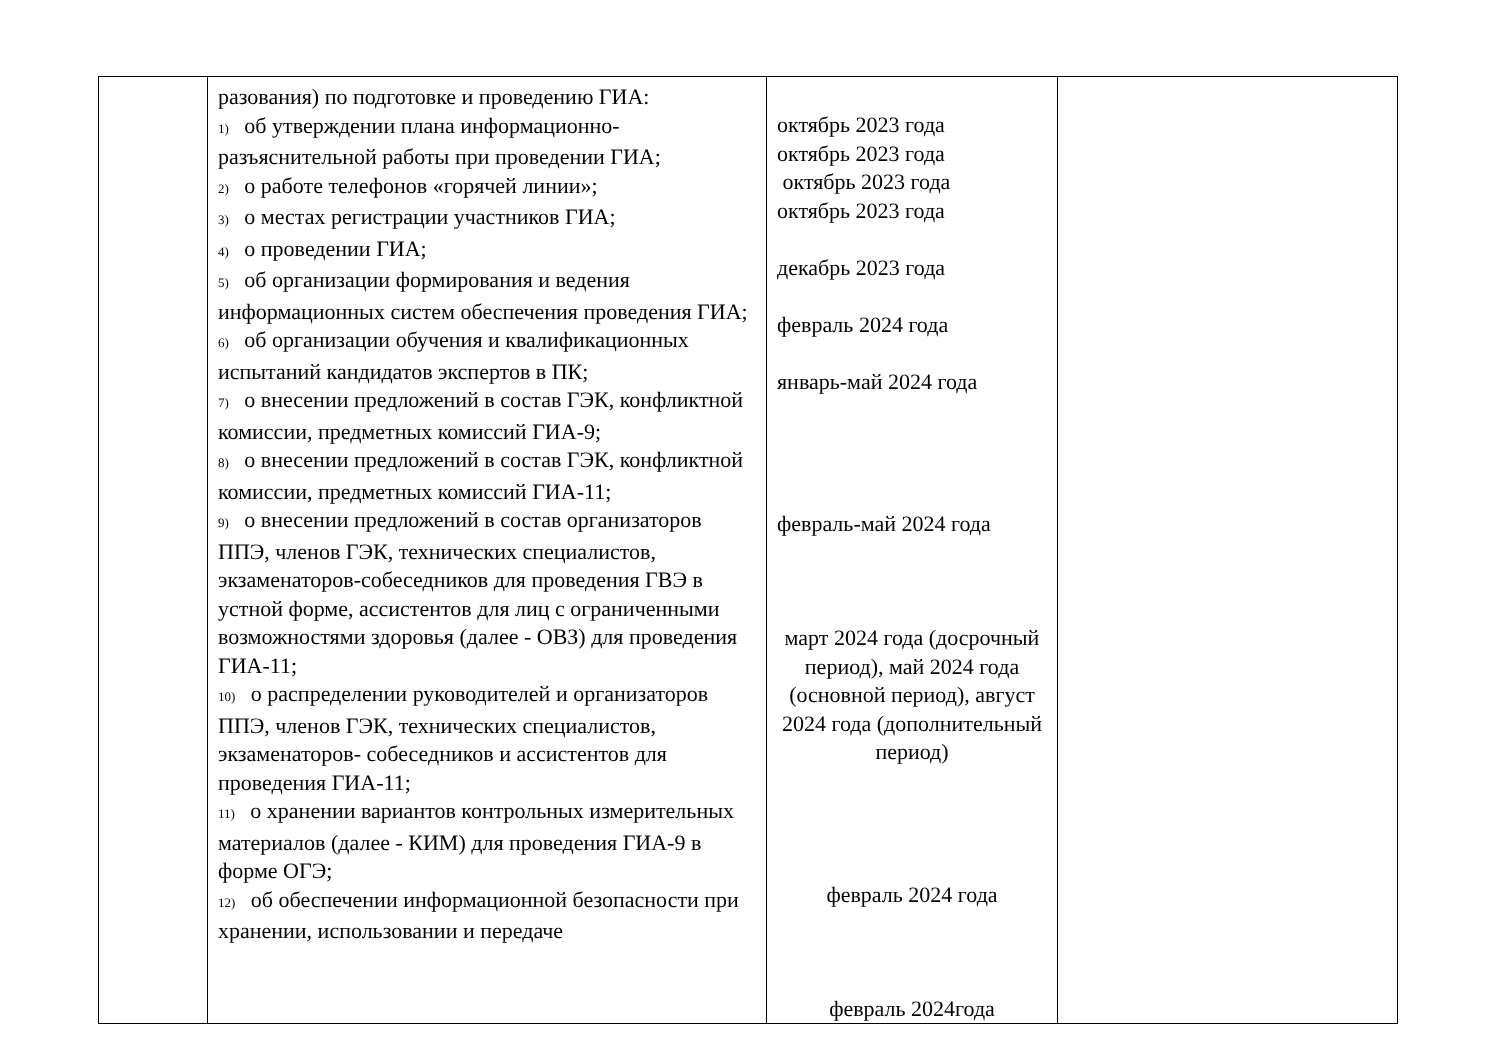| | разования) по подготовке и проведению ГИА: 1) об утверждении плана информационно-разъяснительной работы при проведении ГИА; 2) о работе телефонов «горячей линии»; 3) о местах регистрации участников ГИА; 4) о проведении ГИА; 5) об организации формирования и ведения информационных систем обеспечения проведения ГИА; 6) об организации обучения и квалификационных испытаний кандидатов экспертов в ПК; 7) о внесении предложений в состав ГЭК, конфликтной комиссии, предметных комиссий ГИА-9; 8) о внесении предложений в состав ГЭК, конфликтной комиссии, предметных комиссий ГИА-11; 9) о внесении предложений в состав организаторов ППЭ, членов ГЭК, технических специалистов, экзаменаторов-собеседников для проведения ГВЭ в устной форме, ассистентов для лиц с ограниченными возможностями здоровья (далее - ОВЗ) для проведения ГИА-11; 10) о распределении руководителей и организаторов ППЭ, членов ГЭК, технических специалистов, экзаменаторов- собеседников и ассистентов для проведения ГИА-11; 11) о хранении вариантов контрольных измерительных материалов (далее - КИМ) для проведения ГИА-9 в форме ОГЭ; 12) об обеспечении информационной безопасности при хранении, использовании и передаче | октябрь 2023 года октябрь 2023 года октябрь 2023 года октябрь 2023 года декабрь 2023 года февраль 2024 года январь-май 2024 года февраль-май 2024 года март 2024 года (досрочный период), май 2024 года (основной период), август 2024 года (дополнительный период) февраль 2024 года февраль 2024года | |